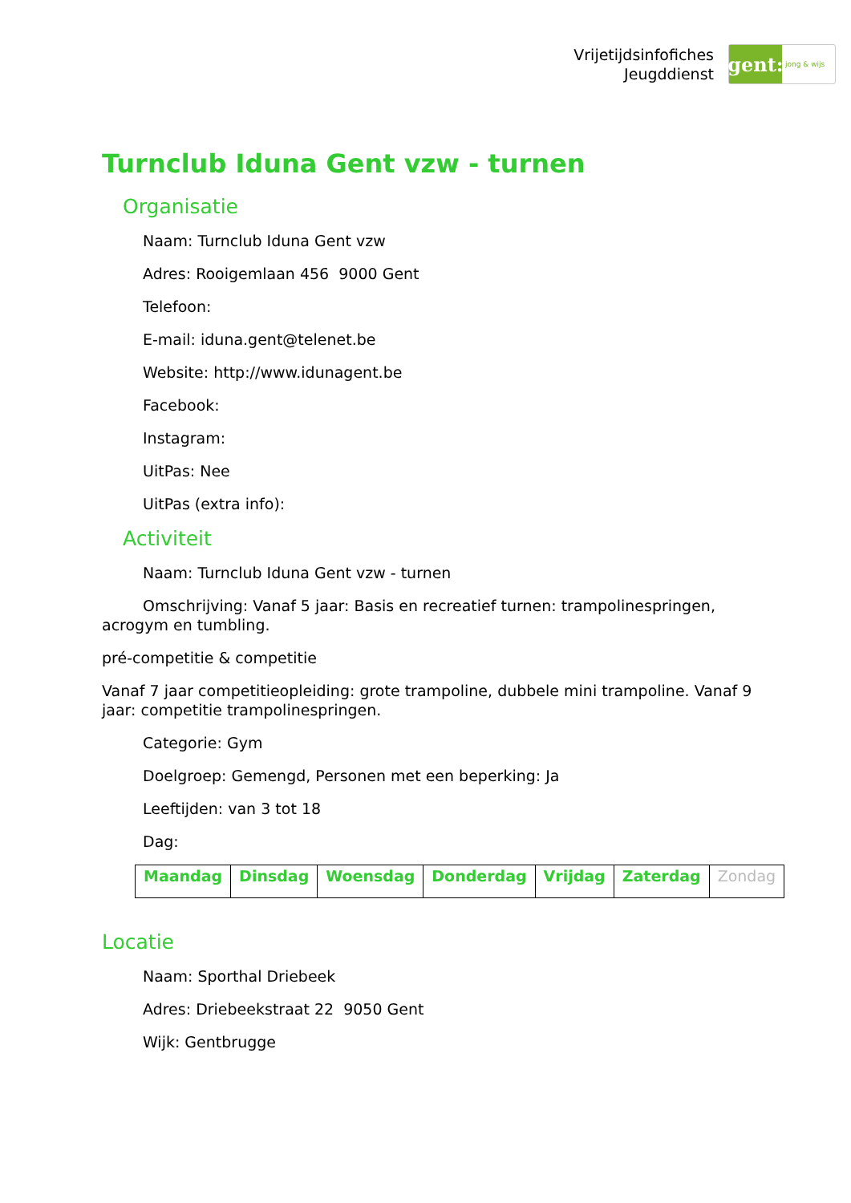Vrijetijdsinfofiches
Jeugddienst
gent:
jong & wijs
Turnclub Iduna Gent vzw - turnen
Organisatie
Naam: Turnclub Iduna Gent vzw
Adres: Rooigemlaan 456 9000 Gent
Telefoon:
E-mail: iduna.gent@telenet.be
Website: http://www.idunagent.be
Facebook:
Instagram:
UitPas: Nee
UitPas (extra info):
Activiteit
Naam: Turnclub Iduna Gent vzw - turnen
Omschrijving: Vanaf 5 jaar: Basis en recreatief turnen: trampolinespringen, acrogym en tumbling.
pré-competitie & competitie
Vanaf 7 jaar competitieopleiding: grote trampoline, dubbele mini trampoline. Vanaf 9 jaar: competitie trampolinespringen.
Categorie: Gym
Doelgroep: Gemengd, Personen met een beperking: Ja
Leeftijden: van 3 tot 18
Dag:
| Maandag | Dinsdag | Woensdag | Donderdag | Vrijdag | Zaterdag | Zondag |
Locatie
Naam: Sporthal Driebeek
Adres: Driebeekstraat 22 9050 Gent
Wijk: Gentbrugge